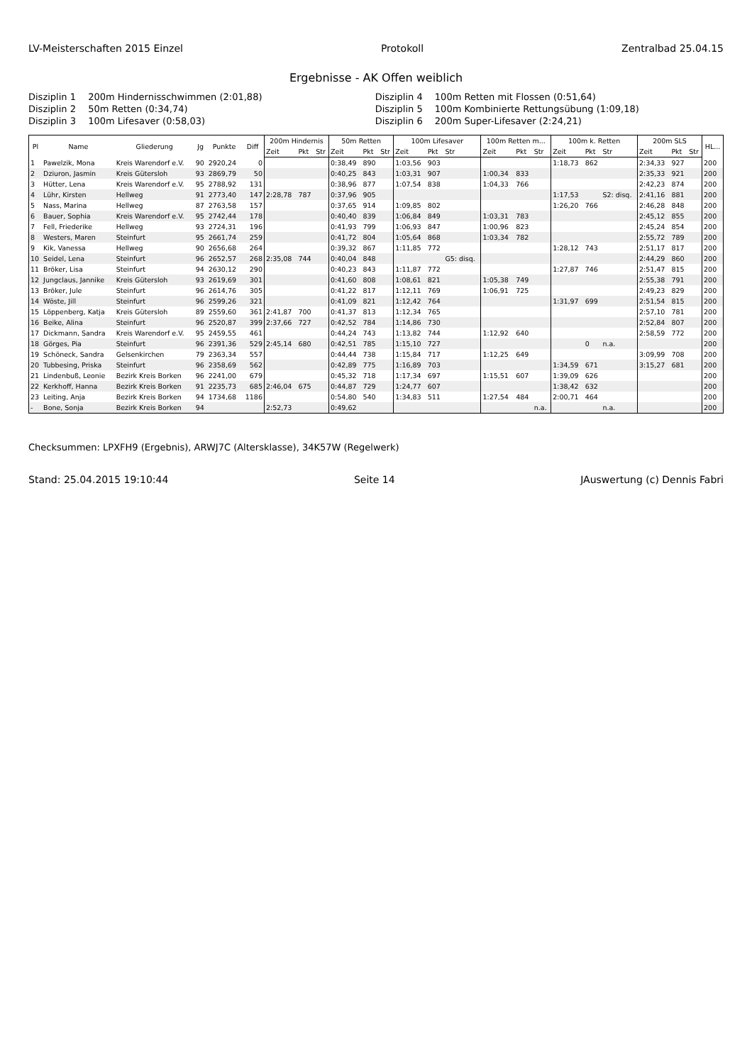LV-Meisterschaften 2015 Einzel Protokoll Zentralbad 25.04.15
Ergebnisse - AK Offen weiblich
Disziplin 1 200m Hindernisschwimmen (2:01,88)
Disziplin 4 100m Retten mit Flossen (0:51,64)
Disziplin 2 50m Retten (0:34,74)
Disziplin 5 100m Kombinierte Rettungsübung (1:09,18)
Disziplin 3 100m Lifesaver (0:58,03)
Disziplin 6 200m Super-Lifesaver (2:24,21)
| Pl | Name | Gliederung | Jg | Punkte | Diff | 200m Hindernis | | | 50m Retten | | | 100m Lifesaver | | | 100m Retten m... | | | 100m k. Retten | | | 200m SLS | | | HL... |
| --- | --- | --- | --- | --- | --- | --- | --- | --- | --- | --- | --- | --- | --- | --- | --- | --- | --- | --- | --- | --- | --- | --- | --- | --- |
| | | | | | | Zeit | Pkt | Str | Zeit | Pkt | Str | Zeit | Pkt | Str | Zeit | Pkt | Str | Zeit | Pkt | Str | Zeit | Pkt | Str | |
| 1 | Pawelzik, Mona | Kreis Warendorf e.V. | 90 | 2920,24 | 0 | | | | 0:38,49 | 890 | | 1:03,56 | 903 | | | | | 1:18,73 | 862 | | 2:34,33 | 927 | | 200 |
| 2 | Dziuron, Jasmin | Kreis Gütersloh | 93 | 2869,79 | 50 | | | | 0:40,25 | 843 | | 1:03,31 | 907 | | 1:00,34 | 833 | | | | | 2:35,33 | 921 | | 200 |
| 3 | Hütter, Lena | Kreis Warendorf e.V. | 95 | 2788,92 | 131 | | | | 0:38,96 | 877 | | 1:07,54 | 838 | | 1:04,33 | 766 | | | | | 2:42,23 | 874 | | 200 |
| 4 | Lühr, Kirsten | Hellweg | 91 | 2773,40 | 147 | 2:28,78 | 787 | | 0:37,96 | 905 | | | | | | | | 1:17,53 | | S2: disq. | 2:41,16 | 881 | | 200 |
| 5 | Nass, Marina | Hellweg | 87 | 2763,58 | 157 | | | | 0:37,65 | 914 | | 1:09,85 | 802 | | | | | 1:26,20 | 766 | | 2:46,28 | 848 | | 200 |
| 6 | Bauer, Sophia | Kreis Warendorf e.V. | 95 | 2742,44 | 178 | | | | 0:40,40 | 839 | | 1:06,84 | 849 | | 1:03,31 | 783 | | | | | 2:45,12 | 855 | | 200 |
| 7 | Fell, Friederike | Hellweg | 93 | 2724,31 | 196 | | | | 0:41,93 | 799 | | 1:06,93 | 847 | | 1:00,96 | 823 | | | | | 2:45,24 | 854 | | 200 |
| 8 | Westers, Maren | Steinfurt | 95 | 2661,74 | 259 | | | | 0:41,72 | 804 | | 1:05,64 | 868 | | 1:03,34 | 782 | | | | | 2:55,72 | 789 | | 200 |
| 9 | Kik, Vanessa | Hellweg | 90 | 2656,68 | 264 | | | | 0:39,32 | 867 | | 1:11,85 | 772 | | | | | 1:28,12 | 743 | | 2:51,17 | 817 | | 200 |
| 10 | Seidel, Lena | Steinfurt | 96 | 2652,57 | 268 | 2:35,08 | 744 | | 0:40,04 | 848 | | | | G5: disq. | | | | | | | 2:44,29 | 860 | | 200 |
| 11 | Bröker, Lisa | Steinfurt | 94 | 2630,12 | 290 | | | | 0:40,23 | 843 | | 1:11,87 | 772 | | | | | 1:27,87 | 746 | | 2:51,47 | 815 | | 200 |
| 12 | Jungclaus, Jannike | Kreis Gütersloh | 93 | 2619,69 | 301 | | | | 0:41,60 | 808 | | 1:08,61 | 821 | | 1:05,38 | 749 | | | | | 2:55,38 | 791 | | 200 |
| 13 | Bröker, Jule | Steinfurt | 96 | 2614,76 | 305 | | | | 0:41,22 | 817 | | 1:12,11 | 769 | | 1:06,91 | 725 | | | | | 2:49,23 | 829 | | 200 |
| 14 | Wöste, Jill | Steinfurt | 96 | 2599,26 | 321 | | | | 0:41,09 | 821 | | 1:12,42 | 764 | | | | | 1:31,97 | 699 | | 2:51,54 | 815 | | 200 |
| 15 | Löppenberg, Katja | Kreis Gütersloh | 89 | 2559,60 | 361 | 2:41,87 | 700 | | 0:41,37 | 813 | | 1:12,34 | 765 | | | | | | | | 2:57,10 | 781 | | 200 |
| 16 | Beike, Alina | Steinfurt | 96 | 2520,87 | 399 | 2:37,66 | 727 | | 0:42,52 | 784 | | 1:14,86 | 730 | | | | | | | | 2:52,84 | 807 | | 200 |
| 17 | Dickmann, Sandra | Kreis Warendorf e.V. | 95 | 2459,55 | 461 | | | | 0:44,24 | 743 | | 1:13,82 | 744 | | 1:12,92 | 640 | | | | | 2:58,59 | 772 | | 200 |
| 18 | Görges, Pia | Steinfurt | 96 | 2391,36 | 529 | 2:45,14 | 680 | | 0:42,51 | 785 | | 1:15,10 | 727 | | | | | | 0 | n.a. | | | | 200 |
| 19 | Schöneck, Sandra | Gelsenkirchen | 79 | 2363,34 | 557 | | | | 0:44,44 | 738 | | 1:15,84 | 717 | | 1:12,25 | 649 | | | | | 3:09,99 | 708 | | 200 |
| 20 | Tubbesing, Priska | Steinfurt | 96 | 2358,69 | 562 | | | | 0:42,89 | 775 | | 1:16,89 | 703 | | | | | 1:34,59 | 671 | | 3:15,27 | 681 | | 200 |
| 21 | Lindenbuß, Leonie | Bezirk Kreis Borken | 96 | 2241,00 | 679 | | | | 0:45,32 | 718 | | 1:17,34 | 697 | | 1:15,51 | 607 | | 1:39,09 | 626 | | | | | 200 |
| 22 | Kerkhoff, Hanna | Bezirk Kreis Borken | 91 | 2235,73 | 685 | 2:46,04 | 675 | | 0:44,87 | 729 | | 1:24,77 | 607 | | | | | 1:38,42 | 632 | | | | | 200 |
| 23 | Leiting, Anja | Bezirk Kreis Borken | 94 | 1734,68 | 1186 | | | | 0:54,80 | 540 | | 1:34,83 | 511 | | 1:27,54 | 484 | | 2:00,71 | 464 | | | | | 200 |
| - | Bone, Sonja | Bezirk Kreis Borken | 94 | | | 2:52,73 | | | 0:49,62 | | | | | | | | n.a. | | | n.a. | | | | 200 |
Checksummen: LPXFH9 (Ergebnis), ARWJ7C (Altersklasse), 34K57W (Regelwerk)
Stand: 25.04.2015 19:10:44 Seite 14 JAuswertung (c) Dennis Fabri